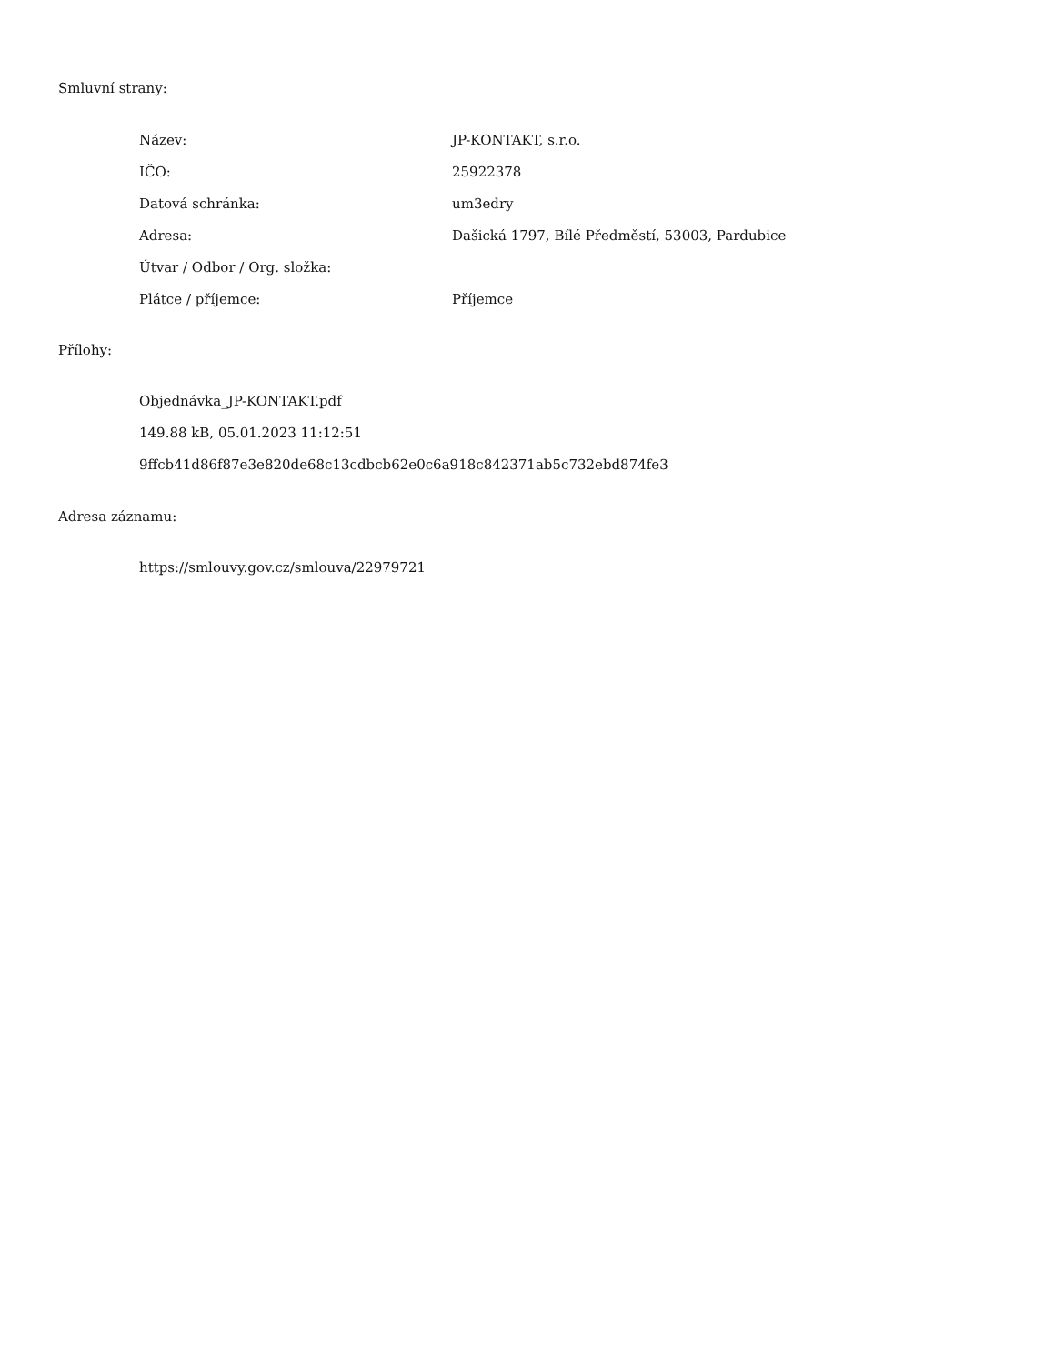Smluvní strany:
| Název: | JP-KONTAKT, s.r.o. |
| IČO: | 25922378 |
| Datová schránka: | um3edry |
| Adresa: | Dašická 1797, Bílé Předměstí, 53003, Pardubice |
| Útvar / Odbor / Org. složka: | |
| Plátce / příjemce: | Příjemce |
Přílohy:
Objednávka_JP-KONTAKT.pdf
149.88 kB, 05.01.2023 11:12:51
9ffcb41d86f87e3e820de68c13cdbcb62e0c6a918c842371ab5c732ebd874fe3
Adresa záznamu:
https://smlouvy.gov.cz/smlouva/22979721